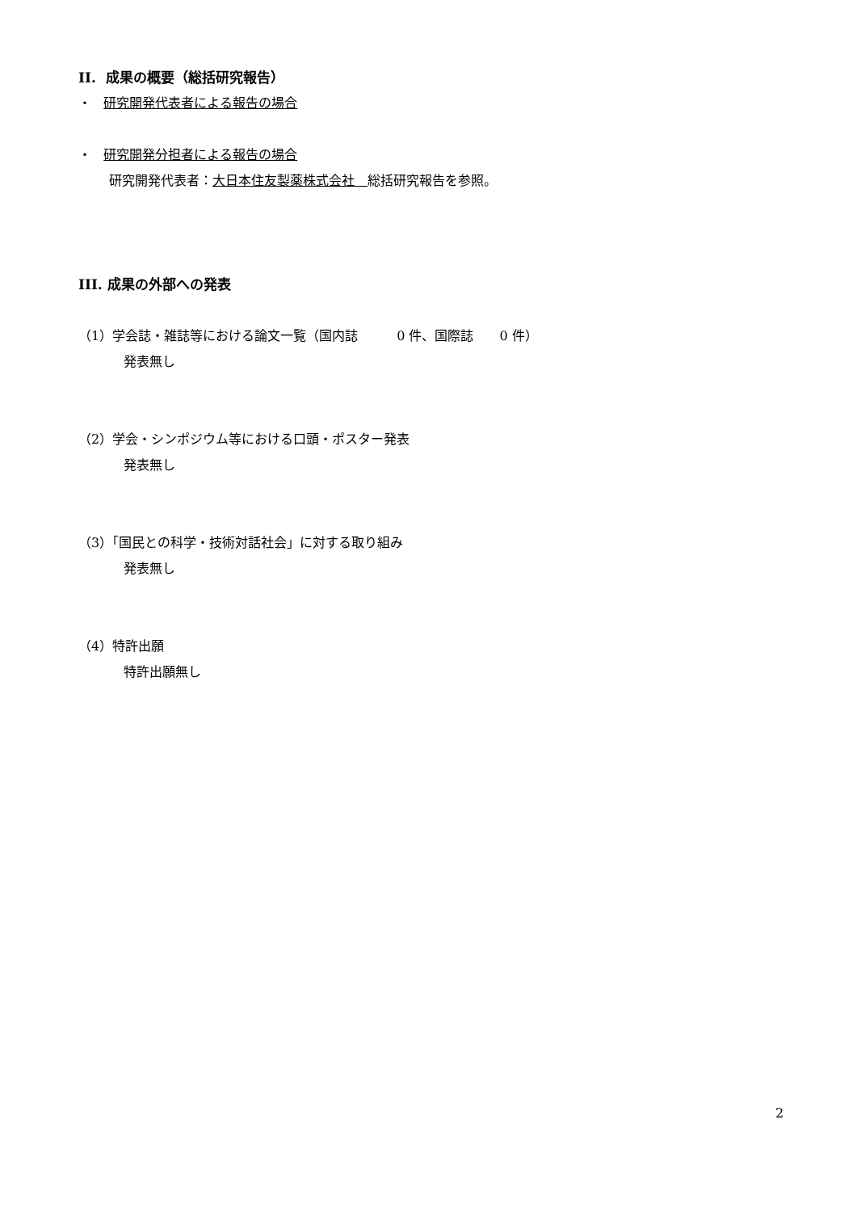II. 成果の概要（総括研究報告）
・ 研究開発代表者による報告の場合
・ 研究開発分担者による報告の場合
研究開発代表者：大日本住友製薬株式会社　総括研究報告を参照。
III. 成果の外部への発表
（1）学会誌・雑誌等における論文一覧（国内誌　　　0 件、国際誌　　0 件）
発表無し
（2）学会・シンポジウム等における口頭・ポスター発表
発表無し
（3）「国民との科学・技術対話社会」に対する取り組み
発表無し
（4）特許出願
特許出願無し
2